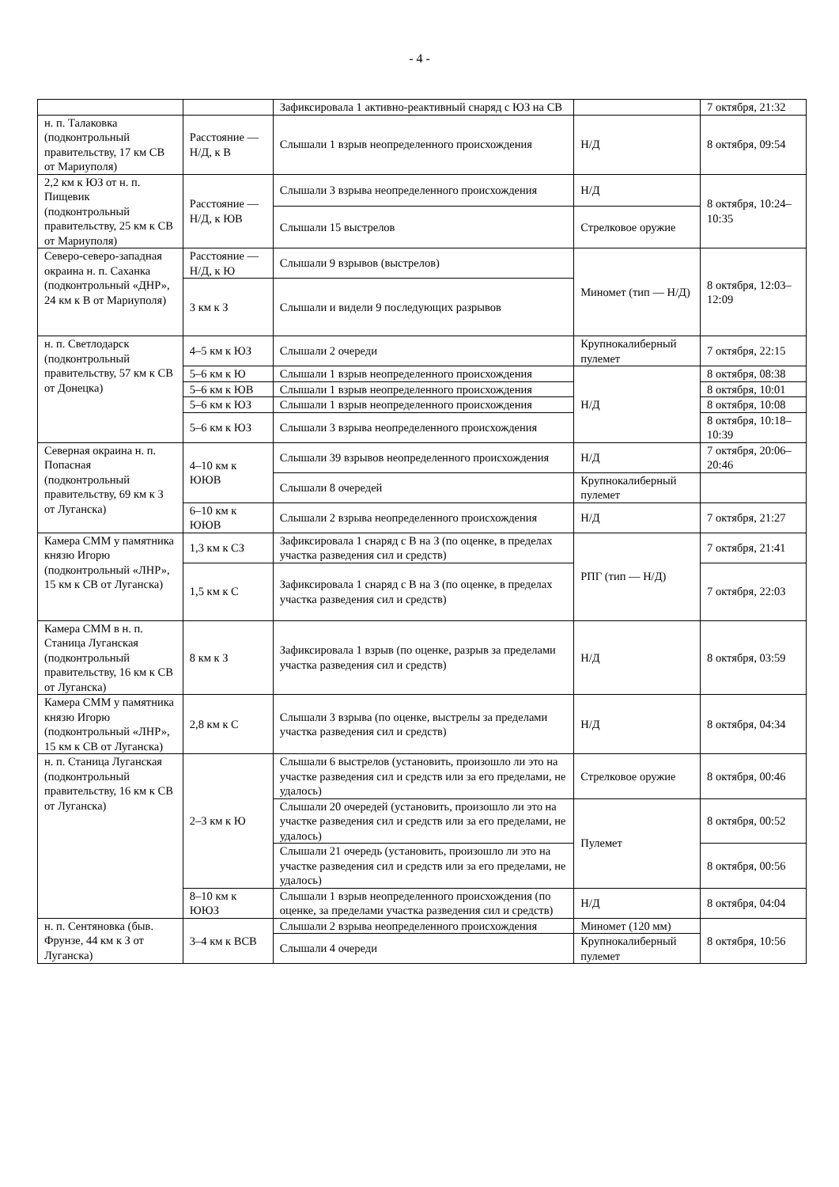- 4 -
| | | Зафиксировала 1 активно-реактивный снаряд с ЮЗ на СВ | | 7 октября, 21:32 |
| н. п. Талаковка (подконтрольный правительству, 17 км СВ от Мариуполя) | Расстояние — Н/Д, к В | Слышали 1 взрыв неопределенного происхождения | Н/Д | 8 октября, 09:54 |
| 2,2 км к ЮЗ от н. п. Пищевик (подконтрольный правительству, 25 км к СВ от Мариуполя) | Расстояние — Н/Д, к ЮВ | Слышали 3 взрыва неопределенного происхождения | Н/Д | 8 октября, 10:24–10:35 |
| | | Слышали 15 выстрелов | Стрелковое оружие | |
| Северо-северо-западная окраина н. п. Саханка (подконтрольный «ДНР», 24 км к В от Мариуполя) | Расстояние — Н/Д, к Ю | Слышали 9 взрывов (выстрелов) | Миномет (тип — Н/Д) | 8 октября, 12:03–12:09 |
| | 3 км к З | Слышали и видели 9 последующих разрывов | | |
| н. п. Светлодарск (подконтрольный правительству, 57 км к СВ от Донецка) | 4–5 км к ЮЗ | Слышали 2 очереди | Крупнокалиберный пулемет | 7 октября, 22:15 |
| | 5–6 км к Ю | Слышали 1 взрыв неопределенного происхождения | Н/Д | 8 октября, 08:38 |
| | 5–6 км к ЮВ | Слышали 1 взрыв неопределенного происхождения | | 8 октября, 10:01 |
| | 5–6 км к ЮЗ | Слышали 1 взрыв неопределенного происхождения | | 8 октября, 10:08 |
| | 5–6 км к ЮЗ | Слышали 3 взрыва неопределенного происхождения | | 8 октября, 10:18–10:39 |
| Северная окраина н. п. Попасная (подконтрольный правительству, 69 км к З от Луганска) | 4–10 км к ЮЮВ | Слышали 39 взрывов неопределенного происхождения | Н/Д | 7 октября, 20:06–20:46 |
| | | Слышали 8 очередей | Крупнокалиберный пулемет | |
| | 6–10 км к ЮЮВ | Слышали 2 взрыва неопределенного происхождения | Н/Д | 7 октября, 21:27 |
| Камера СММ у памятника князю Игорю (подконтрольный «ЛНР», 15 км к СВ от Луганска) | 1,3 км к СЗ | Зафиксировала 1 снаряд с В на З (по оценке, в пределах участка разведения сил и средств) | РПГ (тип — Н/Д) | 7 октября, 21:41 |
| | 1,5 км к С | Зафиксировала 1 снаряд с В на З (по оценке, в пределах участка разведения сил и средств) | | 7 октября, 22:03 |
| Камера СММ в н. п. Станица Луганская (подконтрольный правительству, 16 км к СВ от Луганска) | 8 км к З | Зафиксировала 1 взрыв (по оценке, разрыв за пределами участка разведения сил и средств) | Н/Д | 8 октября, 03:59 |
| Камера СММ у памятника князю Игорю (подконтрольный «ЛНР», 15 км к СВ от Луганска) | 2,8 км к С | Слышали 3 взрыва (по оценке, выстрелы за пределами участка разведения сил и средств) | Н/Д | 8 октября, 04:34 |
| н. п. Станица Луганская (подконтрольный правительству, 16 км к СВ от Луганска) | 2–3 км к Ю | Слышали 6 выстрелов (установить, произошло ли это на участке разведения сил и средств или за его пределами, не удалось) | Стрелковое оружие | 8 октября, 00:46 |
| | | Слышали 20 очередей (установить, произошло ли это на участке разведения сил и средств или за его пределами, не удалось) | Пулемет | 8 октября, 00:52 |
| | | Слышали 21 очередь (установить, произошло ли это на участке разведения сил и средств или за его пределами, не удалось) | | 8 октября, 00:56 |
| | 8–10 км к ЮЮЗ | Слышали 1 взрыв неопределенного происхождения (по оценке, за пределами участка разведения сил и средств) | Н/Д | 8 октября, 04:04 |
| н. п. Сентяновка (быв. Фрунзе, 44 км к З от Луганска) | 3–4 км к ВСВ | Слышали 2 взрыва неопределенного происхождения | Миномет (120 мм) | 8 октября, 10:56 |
| | | Слышали 4 очереди | Крупнокалиберный пулемет | |